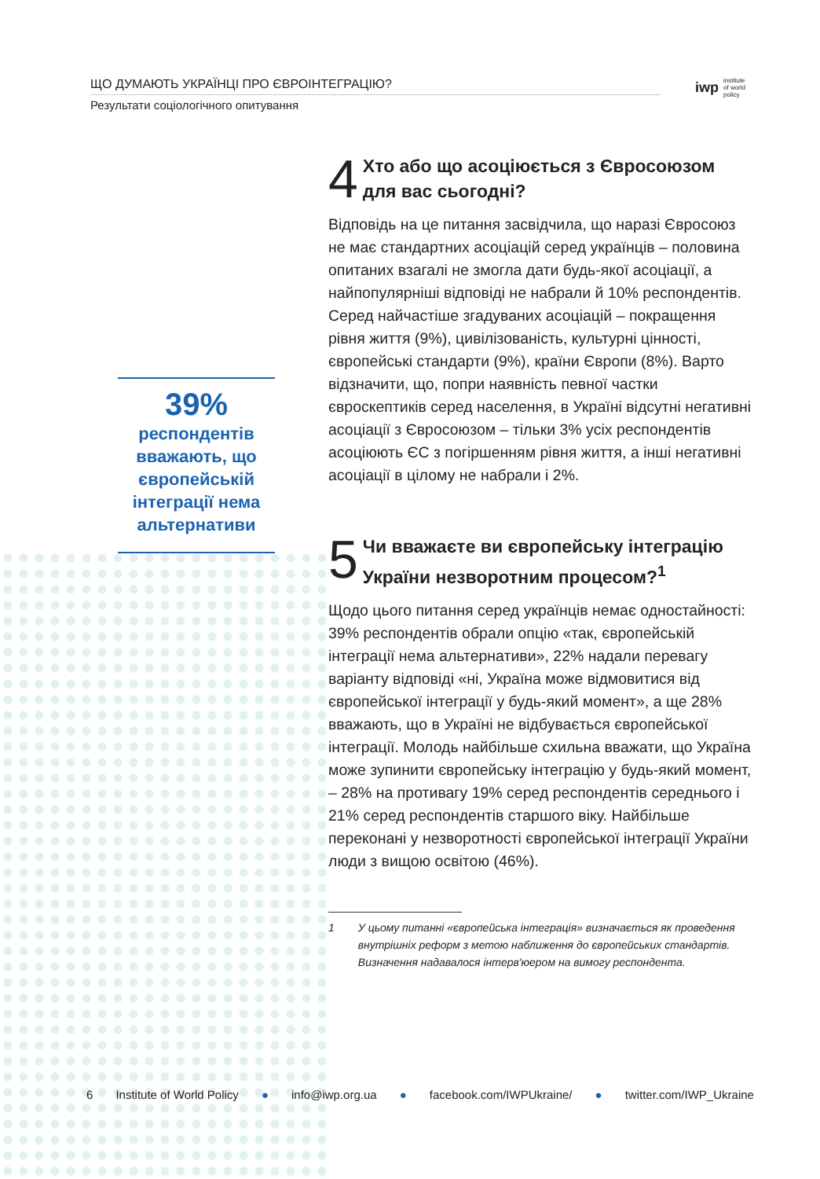ЩО ДУМАЮТЬ УКРАЇНЦІ ПРО ЄВРОІНТЕГРАЦІЮ?
Результати соціологічного опитування
iwp institute
of world
policy
39%
респондентів вважають, що європейській інтеграції нема альтернативи
4 Хто або що асоціюється з Євросоюзом для вас сьогодні?
Відповідь на це питання засвідчила, що наразі Євросоюз не має стандартних асоціацій серед українців – половина опитаних взагалі не змогла дати будь-якої асоціації, а найпопулярніші відповіді не набрали й 10% респондентів. Серед найчастіше згадуваних асоціацій – покращення рівня життя (9%), цивілізованість, культурні цінності, європейські стандарти (9%), країни Європи (8%). Варто відзначити, що, попри наявність певної частки євроскептиків серед населення, в Україні відсутні негативні асоціації з Євросоюзом – тільки 3% усіх респондентів асоціюють ЄС з погіршенням рівня життя, а інші негативні асоціації в цілому не набрали і 2%.
5 Чи вважаєте ви європейську інтеграцію України незворотним процесом?<sup>1</sup>
Щодо цього питання серед українців немає одностайності: 39% респондентів обрали опцію «так, європейській інтеграції нема альтернативи», 22% надали перевагу варіанту відповіді «ні, Україна може відмовитися від європейської інтеграції у будь-який момент», а ще 28% вважають, що в Україні не відбувається європейської інтеграції. Молодь найбільше схильна вважати, що Україна може зупинити європейську інтеграцію у будь-який момент, – 28% на противагу 19% серед респондентів середнього і 21% серед респондентів старшого віку. Найбільше переконані у незворотності європейської інтеграції України люди з вищою освітою (46%).
1 У цьому питанні «європейська інтеграція» визначається як проведення внутрішніх реформ з метою наближення до європейських стандартів. Визначення надавалося інтерв'юером на вимогу респондента.
6 Institute of World Policy ● info@iwp.org.ua ● facebook.com/IWPUkraine/ ● twitter.com/IWP_Ukraine